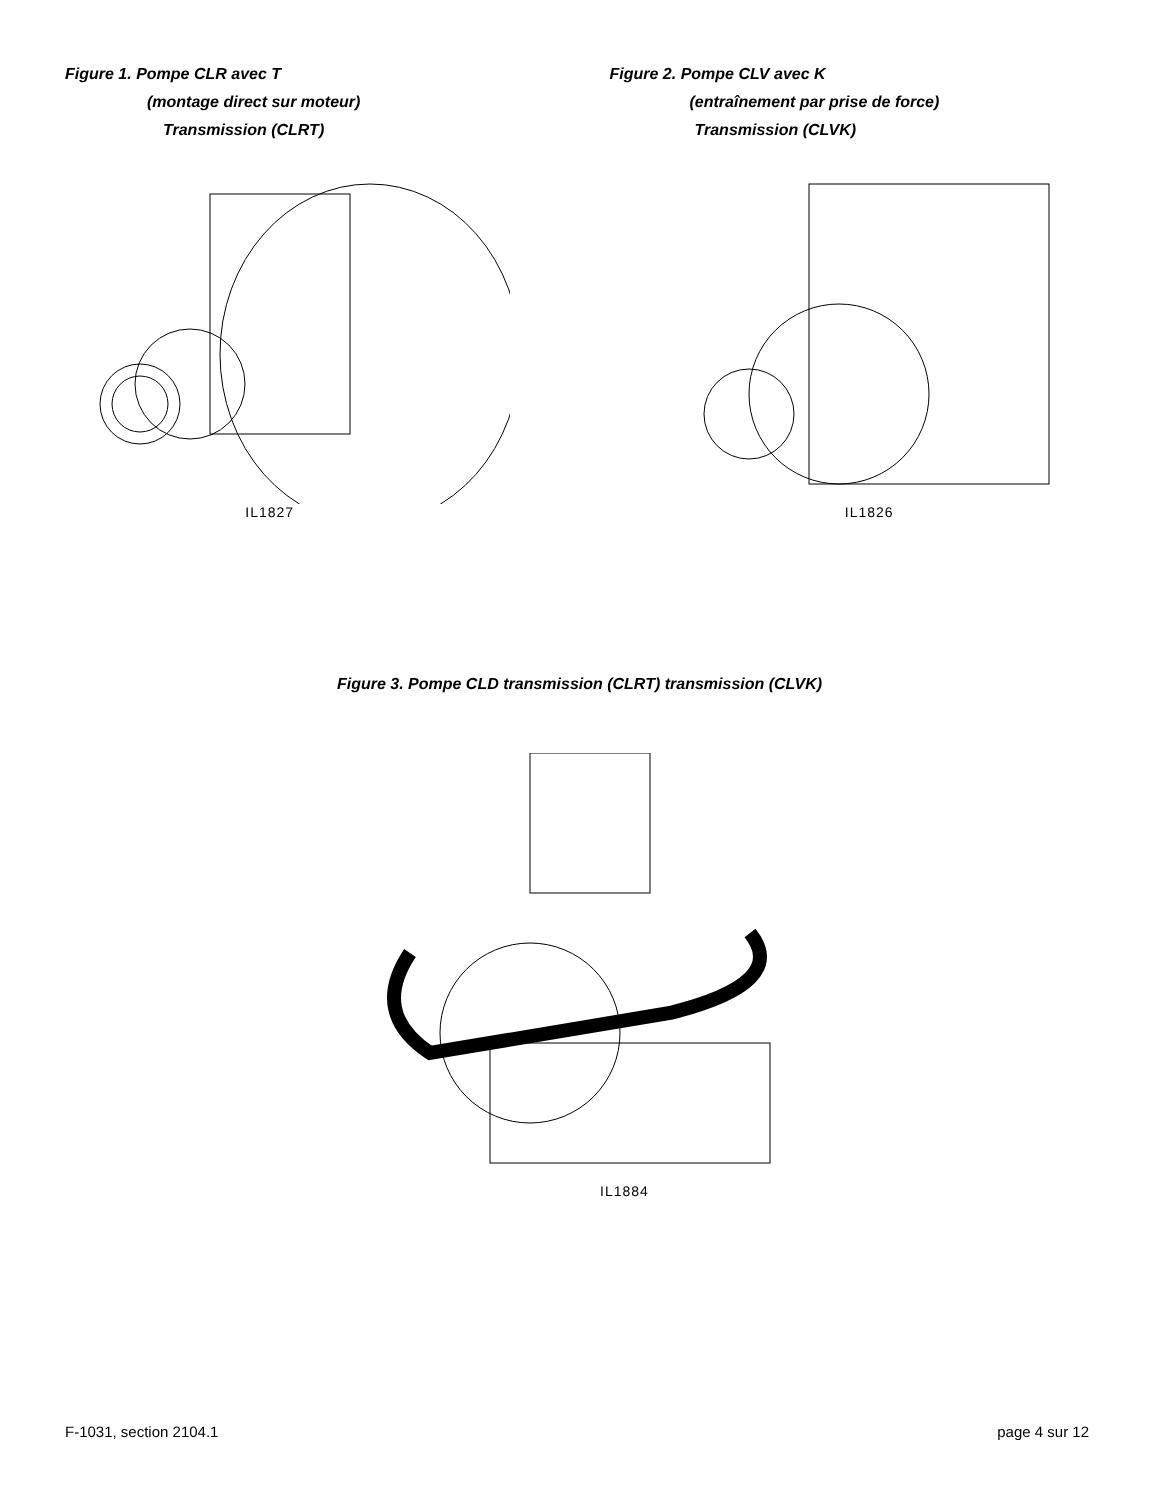Figure 1. Pompe CLR avec T
(montage direct sur moteur)
Transmission (CLRT)
IL1827
Figure 2. Pompe CLV avec K
(entraînement par prise de force)
Transmission (CLVK)
IL1826
Figure 3. Pompe CLD transmission (CLRT) transmission (CLVK)
IL1884
F-1031, section 2104.1 page 4 sur 12